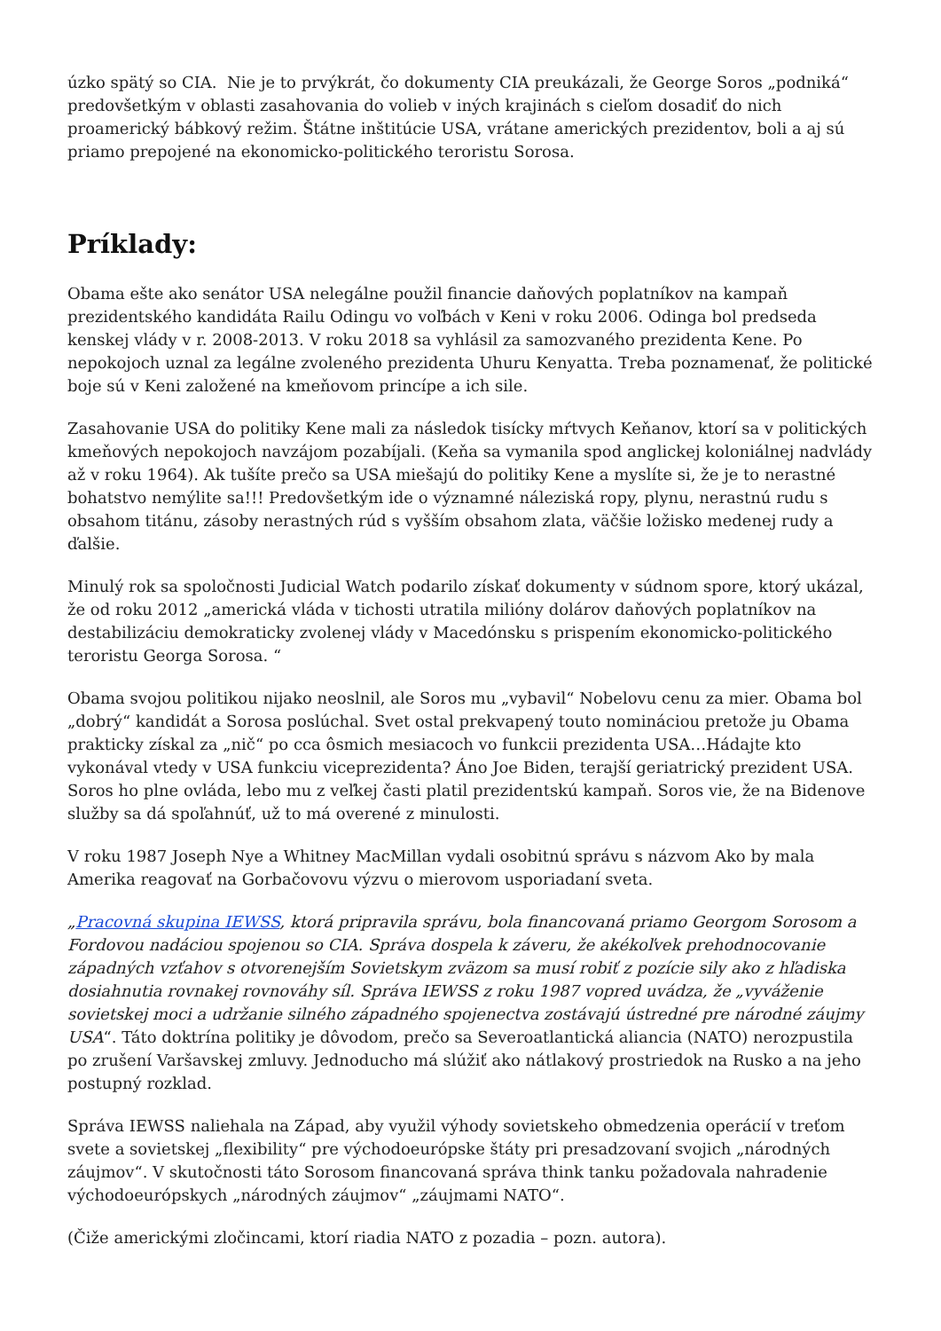úzko spätý so CIA. Nie je to prvýkrát, čo dokumenty CIA preukázali, že George Soros „podniká“ predovšetkým v oblasti zasahovania do volieb v iných krajinách s cieľom dosadiť do nich proamerický bábkový režim. Štátne inštitúcie USA, vrátane amerických prezidentov, boli a aj sú priamo prepojené na ekonomicko-politického teroristu Sorosa.
Príklady:
Obama ešte ako senátor USA nelegálne použil financie daňových poplatníkov na kampaň prezidentského kandidáta Railu Odingu vo voľbách v Keni v roku 2006. Odinga bol predseda kenskej vlády v r. 2008-2013. V roku 2018 sa vyhlásil za samozvaného prezidenta Kene. Po nepokojoch uznal za legálne zvoleného prezidenta Uhuru Kenyatta. Treba poznamenať, že politické boje sú v Keni založené na kmeňovom princípe a ich sile.
Zasahovanie USA do politiky Kene mali za následok tisícky mŕtvych Keňanov, ktorí sa v politických kmeňových nepokojoch navzájom pozabíjali. (Keňa sa vymanila spod anglickej koloniálnej nadvlády až v roku 1964). Ak tušíte prečo sa USA miešajú do politiky Kene a myslíte si, že je to nerastné bohatstvo nemýlite sa!!! Predovšetkým ide o významné náleziská ropy, plynu, nerastnú rudu s obsahom titánu, zásoby nerastných rúd s vyšším obsahom zlata, väčšie ložisko medenej rudy a ďalšie.
Minulý rok sa spoločnosti Judicial Watch podarilo získať dokumenty v súdnom spore, ktorý ukázal, že od roku 2012 „americká vláda v tichosti utratila milióny dolárov daňových poplatníkov na destabilizáciu demokraticky zvolenej vlády v Macedónsku s prispením ekonomicko-politického teroristu Georga Sorosa. “
Obama svojou politikou nijako neoslnil, ale Soros mu „vybavil“ Nobelovu cenu za mier. Obama bol „dobrý“ kandidát a Sorosa poslúchal. Svet ostal prekvapený touto nomináciou pretože ju Obama prakticky získal za „nič“ po cca ôsmich mesiacoch vo funkcii prezidenta USA…Hádajte kto vykonával vtedy v USA funkciu viceprezidenta? Áno Joe Biden, terajší geriatrický prezident USA. Soros ho plne ovláda, lebo mu z veľkej časti platil prezidentskú kampaň. Soros vie, že na Bidenove služby sa dá spoľahnúť, už to má overené z minulosti.
V roku 1987 Joseph Nye a Whitney MacMillan vydali osobitnú správu s názvom Ako by mala Amerika reagovať na Gorbačovovu výzvu o mierovom usporiadaní sveta.
„Pracovná skupina IEWSS, ktorá pripravila správu, bola financovaná priamo Georgom Sorosom a Fordovou nadáciou spojenou so CIA. Správa dospela k záveru, že akékoľvek prehodnocovanie západných vzťahov s otvorenejším Sovietskym zväzom sa musí robiť z pozície sily ako z hľadiska dosiahnutia rovnakej rovnováhy síl. Správa IEWSS z roku 1987 vopred uvádza, že „vyváženie sovietskej moci a udržanie silného západného spojenectva zostávajú ústredné pre národné záujmy USA“. Táto doktrína politiky je dôvodom, prečo sa Severoatlantická aliancia (NATO) nerozpustila po zrušení Varšavskej zmluvy. Jednoducho má slúžiť ako nátlakový prostriedok na Rusko a na jeho postupný rozklad.
Správa IEWSS naliehala na Západ, aby využil výhody sovietskeho obmedzenia operácií v treťom svete a sovietskej „flexibility“ pre východoeurópske štáty pri presadzovaní svojich „národných záujmov“. V skutočnosti táto Sorosom financovaná správa think tanku požadovala nahradenie východoeurópskych „národných záujmov“ „záujmami NATO“.
(Čiže americkými zločincami, ktorí riadia NATO z pozadia – pozn. autora).